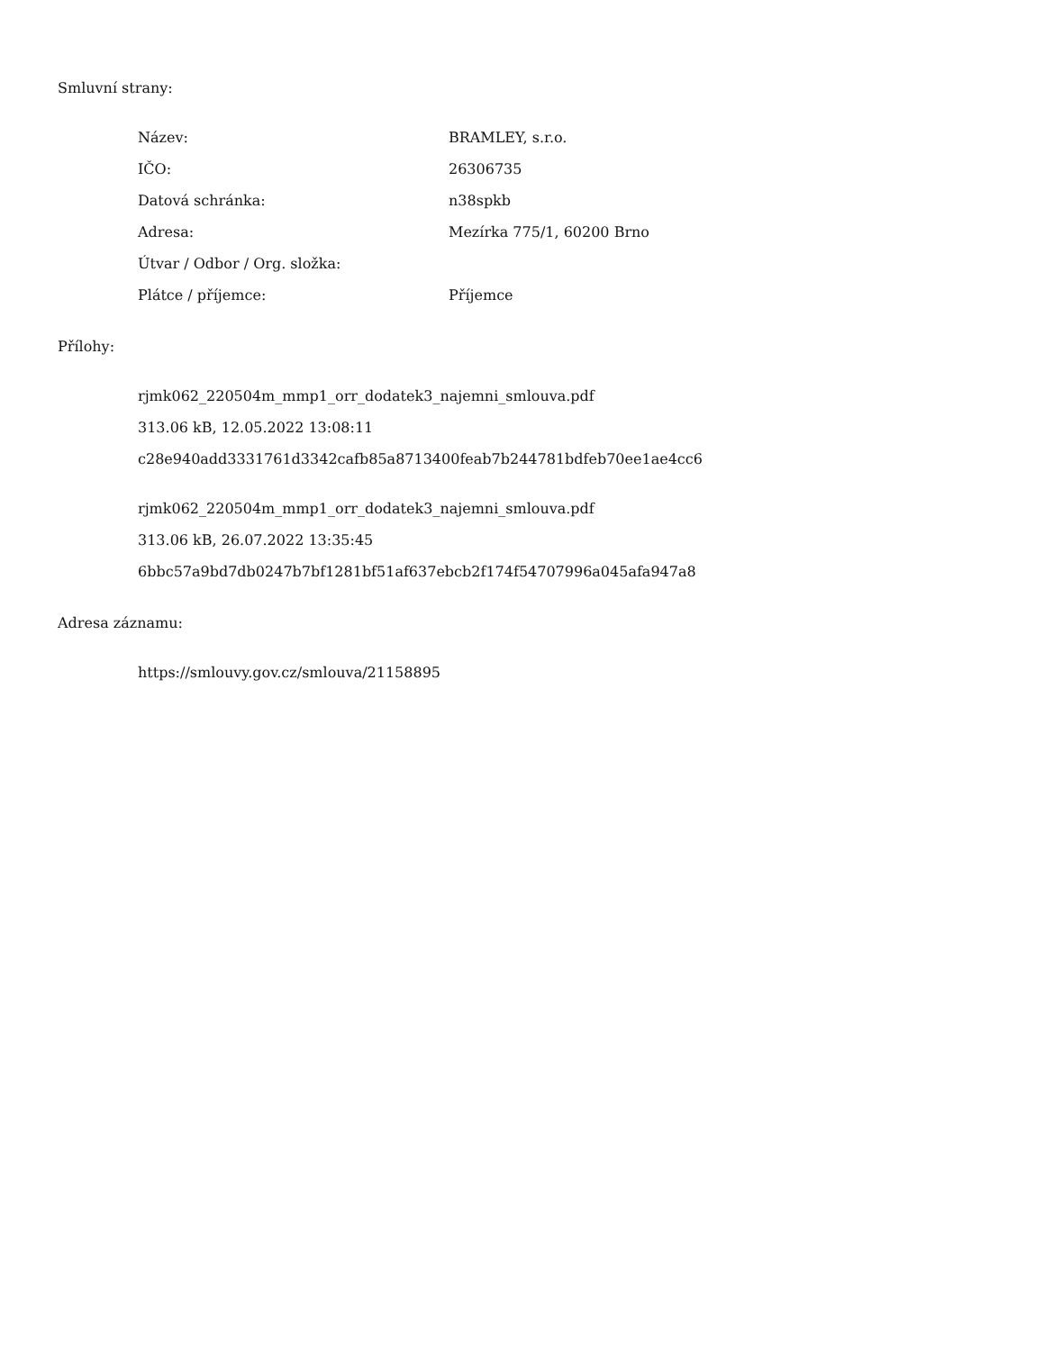Smluvní strany:
| Název: | BRAMLEY, s.r.o. |
| IČO: | 26306735 |
| Datová schránka: | n38spkb |
| Adresa: | Mezírka 775/1, 60200 Brno |
| Útvar / Odbor / Org. složka: | |
| Plátce / příjemce: | Příjemce |
Přílohy:
rjmk062_220504m_mmp1_orr_dodatek3_najemni_smlouva.pdf
313.06 kB, 12.05.2022 13:08:11
c28e940add3331761d3342cafb85a8713400feab7b244781bdfeb70ee1ae4cc6
rjmk062_220504m_mmp1_orr_dodatek3_najemni_smlouva.pdf
313.06 kB, 26.07.2022 13:35:45
6bbc57a9bd7db0247b7bf1281bf51af637ebcb2f174f54707996a045afa947a8
Adresa záznamu:
https://smlouvy.gov.cz/smlouva/21158895